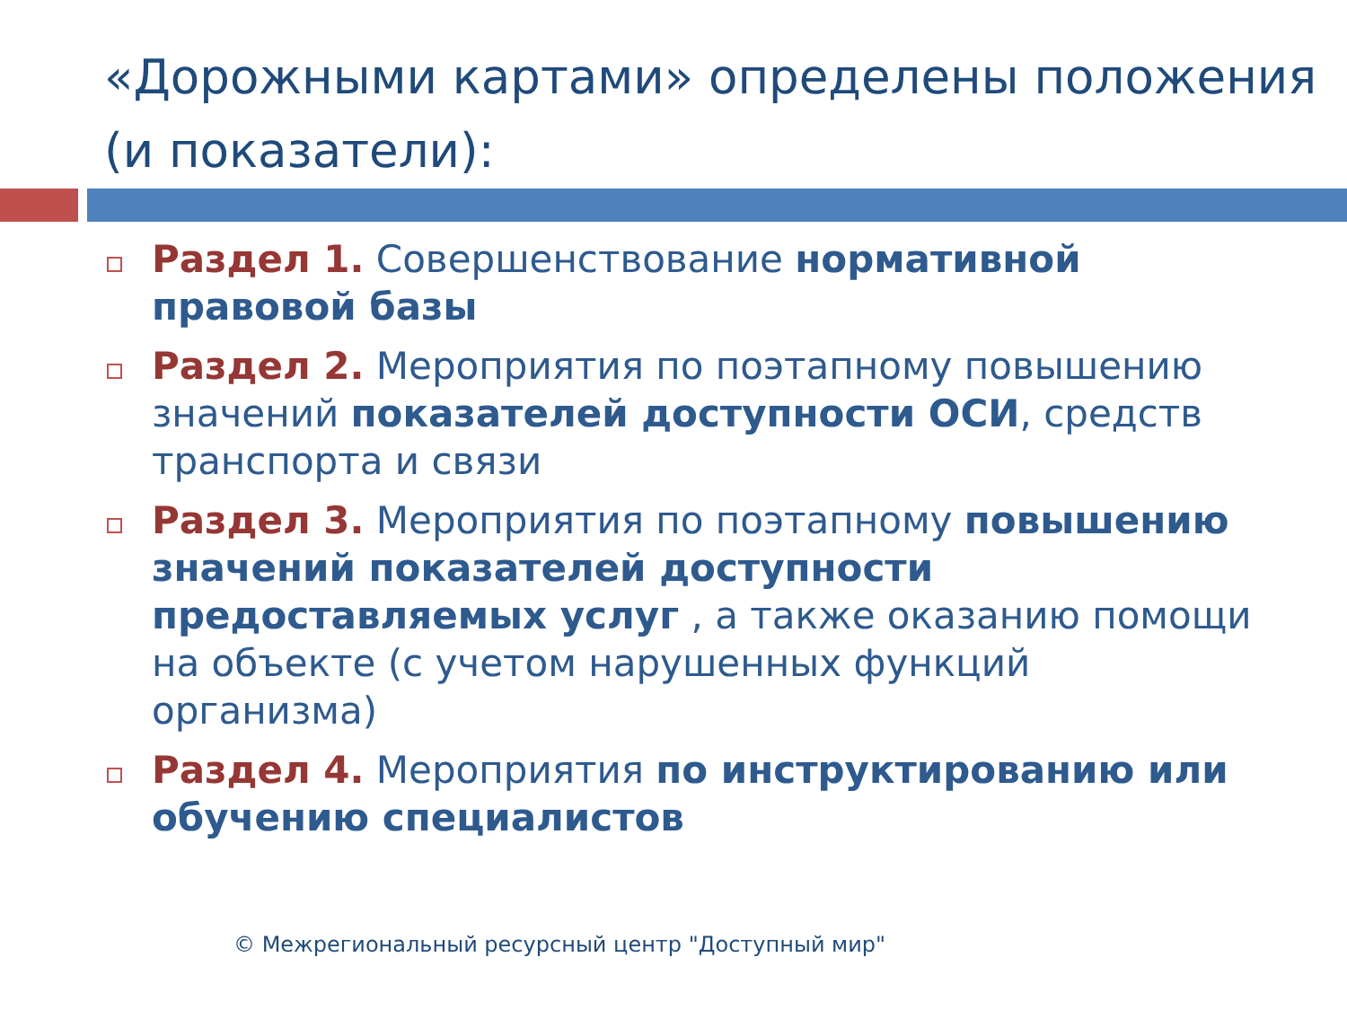«Дорожными картами» определены положения (и показатели):
Раздел 1. Совершенствование нормативной правовой базы
Раздел 2. Мероприятия по поэтапному повышению значений показателей доступности ОСИ, средств транспорта и связи
Раздел 3. Мероприятия по поэтапному повышению значений показателей доступности предоставляемых услуг , а также оказанию помощи на объекте (с учетом нарушенных функций организма)
Раздел 4. Мероприятия по инструктированию или обучению специалистов
© Межрегиональный ресурсный центр "Доступный мир"